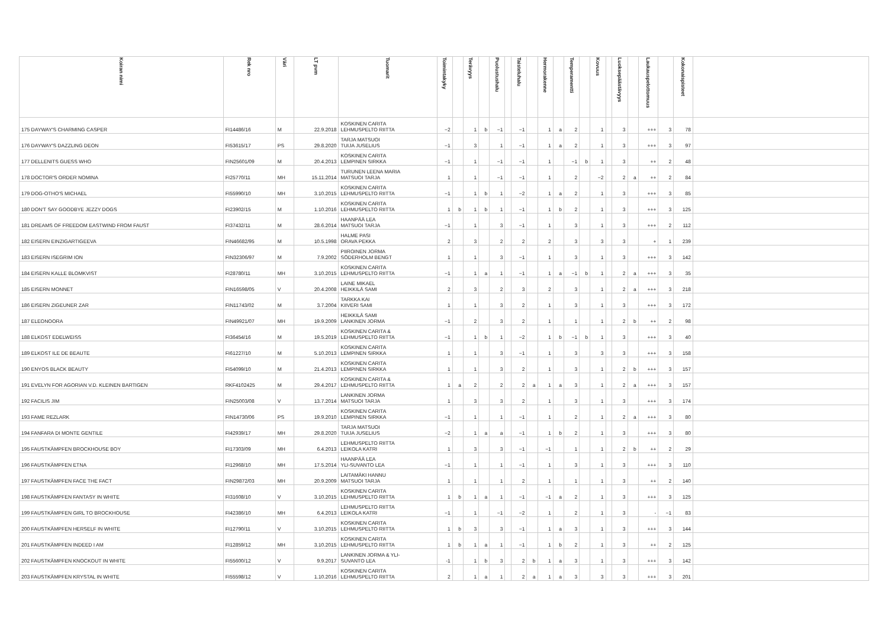| Koiran nimi | Rek nro | Väri | LT pvm | Tuomarit | Toimintakyky | | Terävyys | | Puolustushalu | | Taisteluhalu | | Hermorakenne | | Temperamentti | | Kovuus | | Luoksepäästävyys | | Laukauspelottomuus | | Kokonaispisteet | |
| --- | --- | --- | --- | --- | --- | --- | --- | --- | --- | --- | --- | --- | --- | --- | --- | --- | --- | --- | --- | --- | --- | --- | --- | --- |
| 175 DAYWAY'S CHARMING CASPER | FI14486/16 | M | 22.9.2018 | KOSKINEN CARITA LEHMUSPELTO RIITTA | −2 | | 1 | b | −1 | | −1 | | 1 | a | 2 | | 1 | | 3 | | +++ | 3 | 78 | |
| 176 DAYWAY'S DAZZLING DEON | FI53615/17 | PS | 29.8.2020 | TARJA MATSUOI TUIJA JUSELIUS | −1 | | 3 | | 1 | | −1 | | 1 | a | 2 | | 1 | | 3 | | +++ | 3 | 97 | |
| 177 DELLENITS GUESS WHO | FIN25601/09 | M | 20.4.2013 | KOSKINEN CARITA LEMPINEN SIRKKA | −1 | | 1 | | −1 | | −1 | | 1 | | −1 | b | 1 | | 3 | | ++ | 2 | 48 | |
| 178 DOCTOR'S ORDER NOMINA | FI25770/11 | MH | 15.11.2014 | TURUNEN LEENA MARIA MATSUOI TARJA | 1 | | 1 | | −1 | | −1 | | 1 | | 2 | | −2 | | 2 | a | ++ | 2 | 84 | |
| 179 DOG-OTHO'S MICHAEL | FI55990/10 | MH | 3.10.2015 | KOSKINEN CARITA LEHMUSPELTO RIITTA | −1 | | 1 | b | 1 | | −2 | | 1 | a | 2 | | 1 | | 3 | | +++ | 3 | 85 | |
| 180 DON'T SAY GOODBYE JEZZY DOGS | FI23902/15 | M | 1.10.2016 | KOSKINEN CARITA LEHMUSPELTO RIITTA | 1 | b | 1 | b | 1 | | −1 | | 1 | b | 2 | | 1 | | 3 | | +++ | 3 | 125 | |
| 181 DREAMS OF FREEDOM EASTWIND FROM FAUST | FI37432/11 | M | 28.6.2014 | HAANPÄÄ LEA MATSUOI TARJA | −1 | | 1 | | 3 | | −1 | | 1 | | 3 | | 1 | | 3 | | +++ | 2 | 112 | |
| 182 EISERN EINZIGARTIGEEVA | FIN46682/95 | M | 10.5.1998 | HALME PASI ORAVA PEKKA | 2 | | 3 | | 2 | | 2 | | 2 | | 3 | | 3 | | 3 | | + | 1 | 239 | |
| 183 EISERN ISEGRIM ION | FIN32306/97 | M | 7.9.2002 | PIIROINEN JORMA SÖDERHOLM BENGT | 1 | | 1 | | 3 | | −1 | | 1 | | 3 | | 1 | | 3 | | +++ | 3 | 142 | |
| 184 EISERN KALLE BLOMKVIST | FI28780/11 | MH | 3.10.2015 | KOSKINEN CARITA LEHMUSPELTO RIITTA | −1 | | 1 | a | 1 | | −1 | | 1 | a | −1 | b | 1 | | 2 | a | +++ | 3 | 35 | |
| 185 EISERN MONNET | FIN16598/05 | V | 20.4.2008 | LAINE MIKAEL HEIKKILÄ SAMI | 2 | | 3 | | 2 | | 3 | | 2 | | 3 | | 1 | | 2 | a | +++ | 3 | 218 | |
| 186 EISERN ZIGEUNER ZAR | FIN11743/02 | M | 3.7.2004 | TARKKA KAI KIIVERI SAMI | 1 | | 1 | | 3 | | 2 | | 1 | | 3 | | 1 | | 3 | | +++ | 3 | 172 | |
| 187 ELEONOORA | FIN49921/07 | MH | 19.9.2009 | HEIKKILÄ SAMI LANKINEN JORMA | −1 | | 2 | | 3 | | 2 | | 1 | | 1 | | 1 | | 2 | b | ++ | 2 | 98 | |
| 188 ELKOST EDELWEISS | FI36454/16 | M | 19.5.2019 | KOSKINEN CARITA & LEHMUSPELTO RIITTA | −1 | | 1 | b | 1 | | −2 | | 1 | b | −1 | b | 1 | | 3 | | +++ | 3 | 40 | |
| 189 ELKOST ILE DE BEAUTE | FI61227/10 | M | 5.10.2013 | KOSKINEN CARITA LEMPINEN SIRKKA | 1 | | 1 | | 3 | | −1 | | 1 | | 3 | | 3 | | 3 | | +++ | 3 | 158 | |
| 190 ENYOS BLACK BEAUTY | FI54099/10 | M | 21.4.2013 | KOSKINEN CARITA LEMPINEN SIRKKA | 1 | | 1 | | 3 | | 2 | | 1 | | 3 | | 1 | | 2 | b | +++ | 3 | 157 | |
| 191 EVELYN FOR AGORIAN V.D. KLEINEN BARTIGEN | RKF4102425 | M | 29.4.2017 | KOSKINEN CARITA & LEHMUSPELTO RIITTA | 1 | a | 2 | | 2 | | 2 | a | 1 | a | 3 | | 1 | | 2 | a | +++ | 3 | 157 | |
| 192 FACILIS JIM | FIN25003/08 | V | 13.7.2014 | LANKINEN JORMA MATSUOI TARJA | 1 | | 3 | | 3 | | 2 | | 1 | | 3 | | 1 | | 3 | | +++ | 3 | 174 | |
| 193 FAME REZLARK | FIN14730/06 | PS | 19.9.2010 | KOSKINEN CARITA LEMPINEN SIRKKA | −1 | | 1 | | 1 | | −1 | | 1 | | 2 | | 1 | | 2 | a | +++ | 3 | 80 | |
| 194 FANFARA DI MONTE GENTILE | FI42939/17 | MH | 29.8.2020 | TARJA MATSUOI TUIJA JUSELIUS | −2 | | 1 | a | a | | −1 | | 1 | b | 2 | | 1 | | 3 | | +++ | 3 | 80 | |
| 195 FAUSTKÄMPFEN BROCKHOUSE BOY | FI17303/09 | MH | 6.4.2013 | LEHMUSPELTO RIITTA LEIKOLA KATRI | 1 | | 3 | | 3 | | −1 | | −1 | | 1 | | 1 | | 2 | b | ++ | 2 | 29 | |
| 196 FAUSTKÄMPFEN ETNA | FI12968/10 | MH | 17.5.2014 | HAANPÄÄ LEA YLI-SUVANTO LEA | −1 | | 1 | | 1 | | −1 | | 1 | | 3 | | 1 | | 3 | | +++ | 3 | 110 | |
| 197 FAUSTKÄMPFEN FACE THE FACT | FIN29872/03 | MH | 20.9.2009 | LAITAMÄKI HANNU MATSUOI TARJA | 1 | | 1 | | 1 | | 2 | | 1 | | 1 | | 1 | | 3 | | ++ | 2 | 140 | |
| 198 FAUSTKÄMPFEN FANTASY IN WHITE | FI31608/10 | V | 3.10.2015 | KOSKINEN CARITA LEHMUSPELTO RIITTA | 1 | b | 1 | a | 1 | | −1 | | −1 | a | 2 | | 1 | | 3 | | +++ | 3 | 125 | |
| 199 FAUSTKÄMPFEN GIRL TO BROCKHOUSE | FI42386/10 | MH | 6.4.2013 | LEHMUSPELTO RIITTA LEIKOLA KATRI | −1 | | 1 | | −1 | | −2 | | 1 | | 2 | | 1 | | 3 | | - | −1 | 83 | |
| 200 FAUSTKÄMPFEN HERSELF IN WHITE | FI12790/11 | V | 3.10.2015 | KOSKINEN CARITA LEHMUSPELTO RIITTA | 1 | b | 3 | | 3 | | −1 | | 1 | a | 3 | | 1 | | 3 | | +++ | 3 | 144 | |
| 201 FAUSTKÄMPFEN INDEED I AM | FI12859/12 | MH | 3.10.2015 | KOSKINEN CARITA LEHMUSPELTO RIITTA | 1 | b | 1 | a | 1 | | −1 | | 1 | b | 2 | | 1 | | 3 | | ++ | 2 | 125 | |
| 202 FAUSTKÄMPFEN KNOCKOUT IN WHITE | FI55600/12 | V | 9.9.2017 | LANKINEN JORMA & YLI- SUVANTO LEA | -1 | | 1 | b | 3 | | 2 | b | 1 | a | 3 | | 1 | | 3 | | +++ | 3 | 142 | |
| 203 FAUSTKÄMPFEN KRYSTAL IN WHITE | FI55598/12 | V | 1.10.2016 | KOSKINEN CARITA LEHMUSPELTO RIITTA | 2 | | 1 | a | 1 | | 2 | a | 1 | a | 3 | | 3 | | 3 | | +++ | 3 | 201 | |